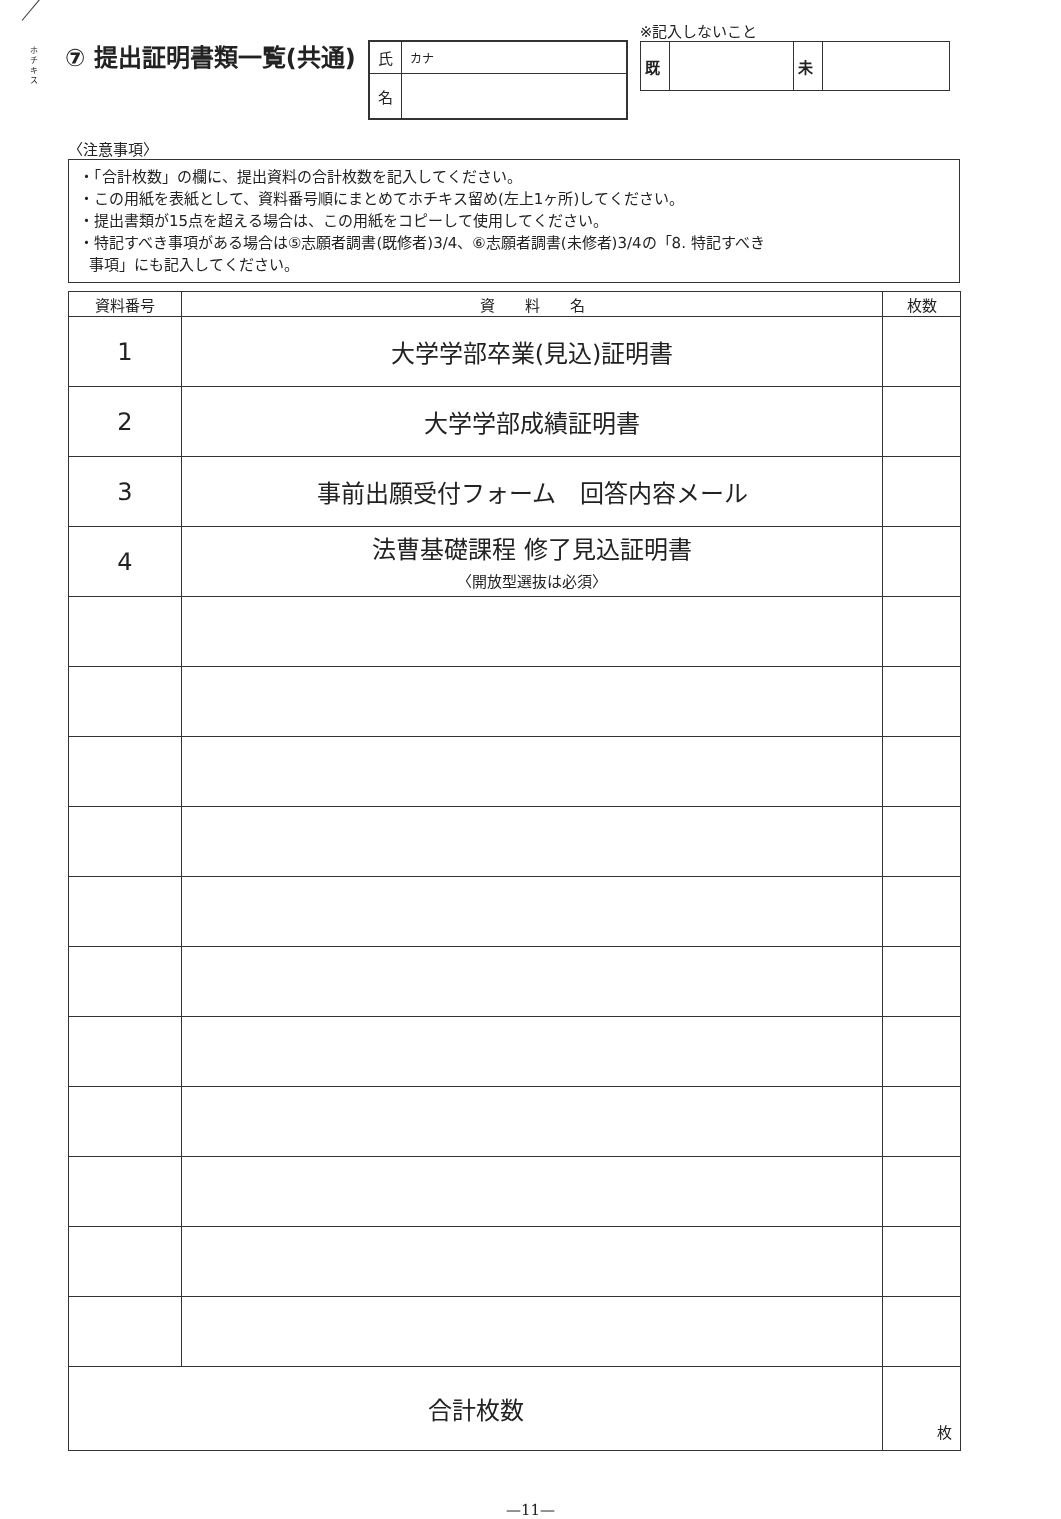ホチキス
⑦ 提出証明書類一覧(共通)
| 氏 | カナ |
| 名 | |
※記入しないこと
| 既 | | 未 | |
〈注意事項〉
・「合計枚数」の欄に、提出資料の合計枚数を記入してください。
・この用紙を表紙として、資料番号順にまとめてホチキス留め(左上1ヶ所)してください。
・提出書類が15点を超える場合は、この用紙をコピーして使用してください。
・特記すべき事項がある場合は⑤志願者調書(既修者)3/4、⑥志願者調書(未修者)3/4の「8. 特記すべき
事項」にも記入してください。
| 資料番号 | 資 料 名 | 枚数 |
| --- | --- | --- |
| 1 | 大学学部卒業(見込)証明書 | |
| 2 | 大学学部成績証明書 | |
| 3 | 事前出願受付フォーム 回答内容メール | |
| 4 | 法曹基礎課程 修了見込証明書 〈開放型選抜は必須〉 | |
| 合計枚数 | | 枚 |
—11—